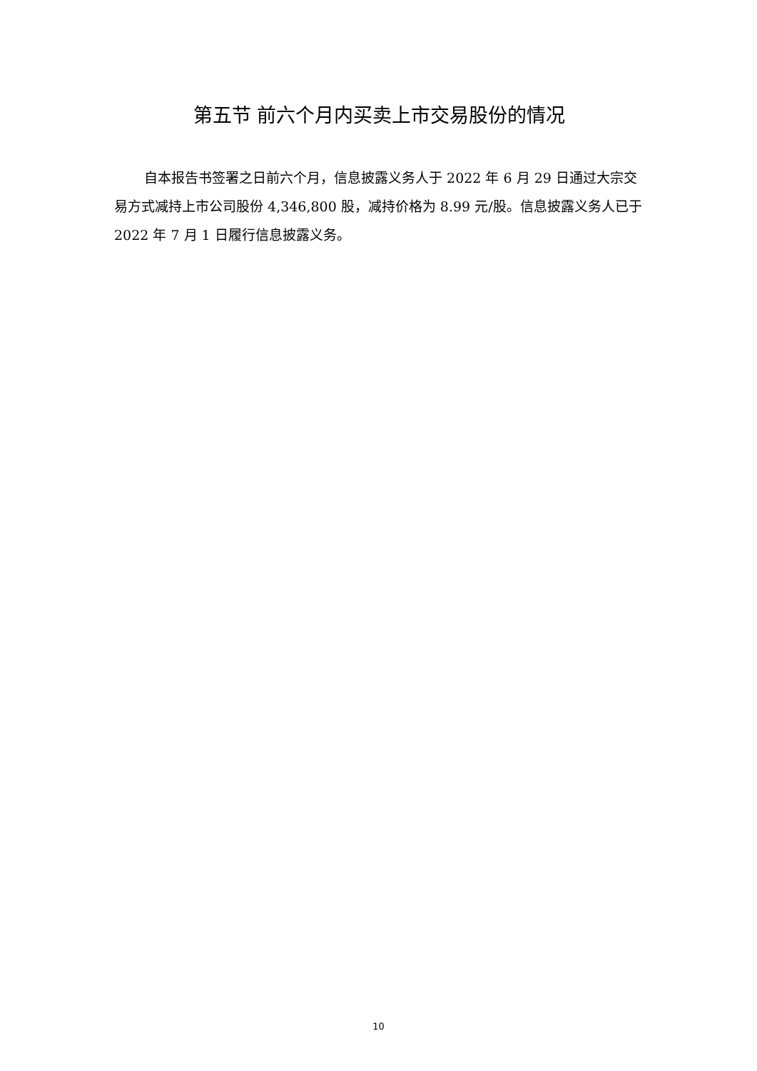第五节 前六个月内买卖上市交易股份的情况
自本报告书签署之日前六个月，信息披露义务人于 2022 年 6 月 29 日通过大宗交易方式减持上市公司股份 4,346,800 股，减持价格为 8.99 元/股。信息披露义务人已于 2022 年 7 月 1 日履行信息披露义务。
10